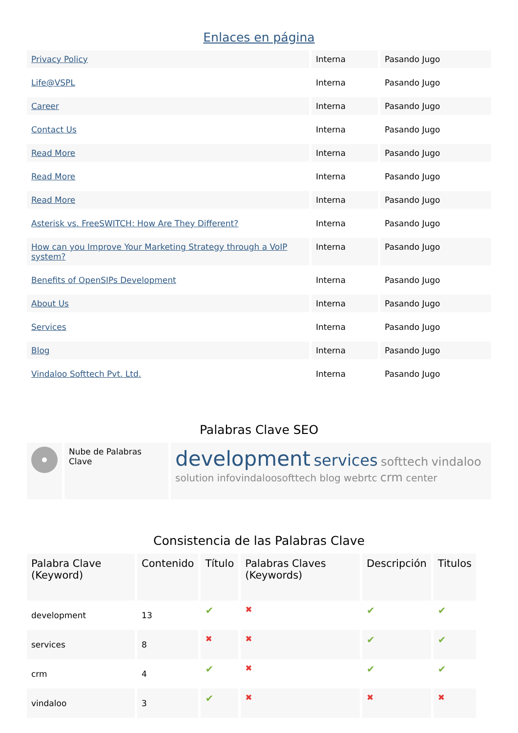Enlaces en página
| Privacy Policy | Interna | Pasando Jugo |
| Life@VSPL | Interna | Pasando Jugo |
| Career | Interna | Pasando Jugo |
| Contact Us | Interna | Pasando Jugo |
| Read More | Interna | Pasando Jugo |
| Read More | Interna | Pasando Jugo |
| Read More | Interna | Pasando Jugo |
| Asterisk vs. FreeSWITCH: How Are They Different? | Interna | Pasando Jugo |
| How can you Improve Your Marketing Strategy through a VoIP system? | Interna | Pasando Jugo |
| Benefits of OpenSIPs Development | Interna | Pasando Jugo |
| About Us | Interna | Pasando Jugo |
| Services | Interna | Pasando Jugo |
| Blog | Interna | Pasando Jugo |
| Vindaloo Softtech Pvt. Ltd. | Interna | Pasando Jugo |
Palabras Clave SEO
| | Nube de Palabras Clave | development services softtech vindaloo solution infovindaloosofttech blog webrtc crm center |
Consistencia de las Palabras Clave
| Palabra Clave (Keyword) | Contenido | Título | Palabras Claves (Keywords) | Descripción | Titulos |
| --- | --- | --- | --- | --- | --- |
| development | 13 | ✔ | ✖ | ✔ | ✔ |
| services | 8 | ✖ | ✖ | ✔ | ✔ |
| crm | 4 | ✔ | ✖ | ✔ | ✔ |
| vindaloo | 3 | ✔ | ✖ | ✖ | ✖ |